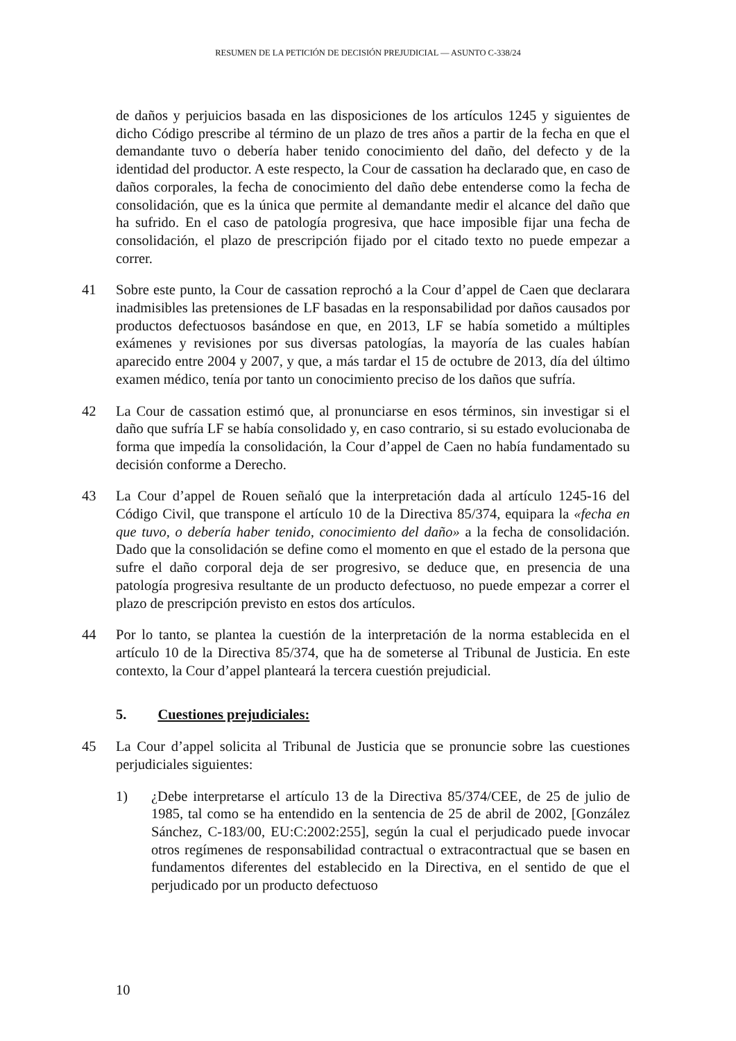RESUMEN DE LA PETICIÓN DE DECISIÓN PREJUDICIAL — ASUNTO C-338/24
de daños y perjuicios basada en las disposiciones de los artículos 1245 y siguientes de dicho Código prescribe al término de un plazo de tres años a partir de la fecha en que el demandante tuvo o debería haber tenido conocimiento del daño, del defecto y de la identidad del productor. A este respecto, la Cour de cassation ha declarado que, en caso de daños corporales, la fecha de conocimiento del daño debe entenderse como la fecha de consolidación, que es la única que permite al demandante medir el alcance del daño que ha sufrido. En el caso de patología progresiva, que hace imposible fijar una fecha de consolidación, el plazo de prescripción fijado por el citado texto no puede empezar a correr.
41 Sobre este punto, la Cour de cassation reprochó a la Cour d’appel de Caen que declarara inadmisibles las pretensiones de LF basadas en la responsabilidad por daños causados por productos defectuosos basándose en que, en 2013, LF se había sometido a múltiples exámenes y revisiones por sus diversas patologías, la mayoría de las cuales habían aparecido entre 2004 y 2007, y que, a más tardar el 15 de octubre de 2013, día del último examen médico, tenía por tanto un conocimiento preciso de los daños que sufría.
42 La Cour de cassation estimó que, al pronunciarse en esos términos, sin investigar si el daño que sufría LF se había consolidado y, en caso contrario, si su estado evolucionaba de forma que impedía la consolidación, la Cour d’appel de Caen no había fundamentado su decisión conforme a Derecho.
43 La Cour d’appel de Rouen señaló que la interpretación dada al artículo 1245-16 del Código Civil, que transpone el artículo 10 de la Directiva 85/374, equipara la «fecha en que tuvo, o debería haber tenido, conocimiento del daño» a la fecha de consolidación. Dado que la consolidación se define como el momento en que el estado de la persona que sufre el daño corporal deja de ser progresivo, se deduce que, en presencia de una patología progresiva resultante de un producto defectuoso, no puede empezar a correr el plazo de prescripción previsto en estos dos artículos.
44 Por lo tanto, se plantea la cuestión de la interpretación de la norma establecida en el artículo 10 de la Directiva 85/374, que ha de someterse al Tribunal de Justicia. En este contexto, la Cour d’appel planteará la tercera cuestión prejudicial.
5. Cuestiones prejudiciales:
45 La Cour d’appel solicita al Tribunal de Justicia que se pronuncie sobre las cuestiones perjudiciales siguientes:
1) ¿Debe interpretarse el artículo 13 de la Directiva 85/374/CEE, de 25 de julio de 1985, tal como se ha entendido en la sentencia de 25 de abril de 2002, [González Sánchez, C-183/00, EU:C:2002:255], según la cual el perjudicado puede invocar otros regímenes de responsabilidad contractual o extracontractual que se basen en fundamentos diferentes del establecido en la Directiva, en el sentido de que el perjudicado por un producto defectuoso
10